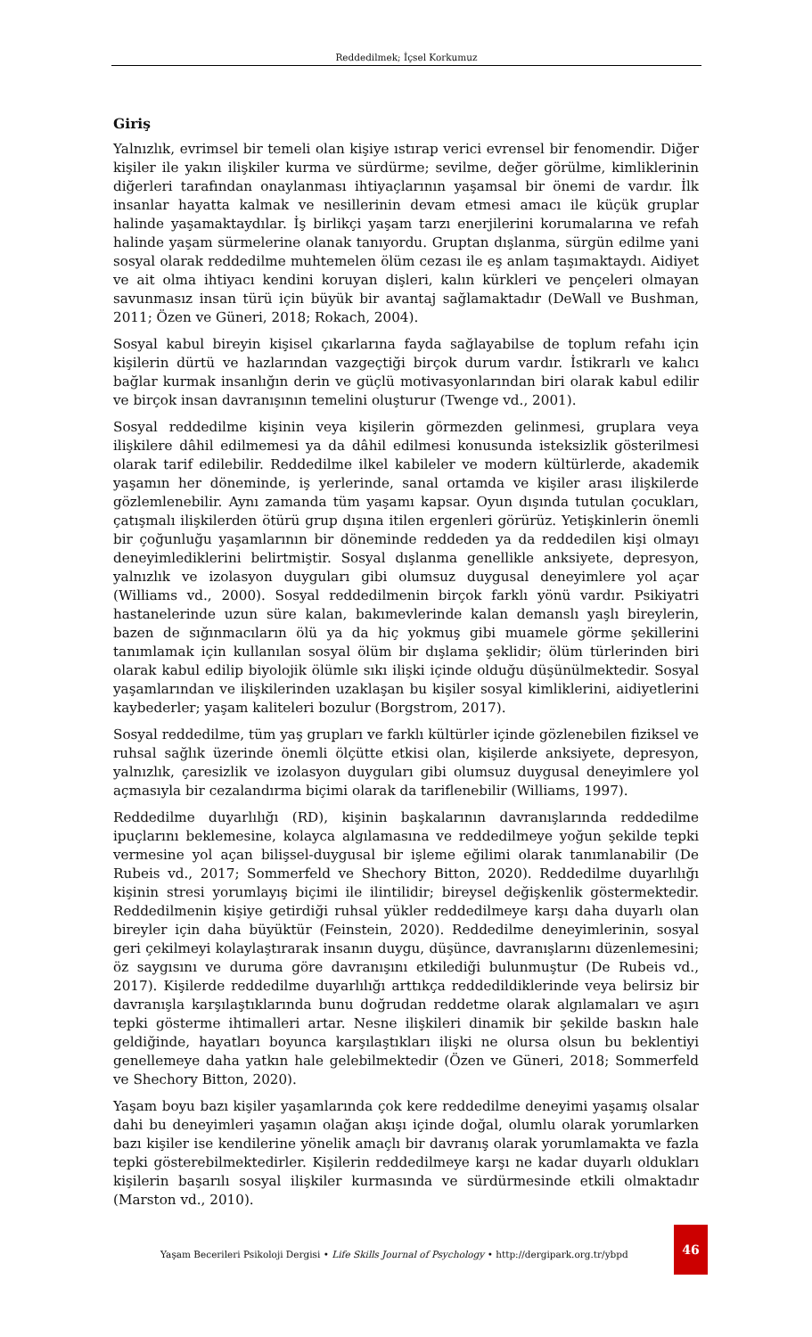Reddedilmek; İçsel Korkumuz
Giriş
Yalnızlık, evrimsel bir temeli olan kişiye ıstırap verici evrensel bir fenomendir. Diğer kişiler ile yakın ilişkiler kurma ve sürdürme; sevilme, değer görülme, kimliklerinin diğerleri tarafından onaylanması ihtiyaçlarının yaşamsal bir önemi de vardır. İlk insanlar hayatta kalmak ve nesillerinin devam etmesi amacı ile küçük gruplar halinde yaşamaktaydılar. İş birlikçi yaşam tarzı enerjilerini korumalarına ve refah halinde yaşam sürmelerine olanak tanıyordu. Gruptan dışlanma, sürgün edilme yani sosyal olarak reddedilme muhtemelen ölüm cezası ile eş anlam taşımaktaydı. Aidiyet ve ait olma ihtiyacı kendini koruyan dişleri, kalın kürkleri ve pençeleri olmayan savunmasız insan türü için büyük bir avantaj sağlamaktadır (DeWall ve Bushman, 2011; Özen ve Güneri, 2018; Rokach, 2004).
Sosyal kabul bireyin kişisel çıkarlarına fayda sağlayabilse de toplum refahı için kişilerin dürtü ve hazlarından vazgeçtiği birçok durum vardır. İstikrarlı ve kalıcı bağlar kurmak insanlığın derin ve güçlü motivasyonlarından biri olarak kabul edilir ve birçok insan davranışının temelini oluşturur (Twenge vd., 2001).
Sosyal reddedilme kişinin veya kişilerin görmezden gelinmesi, gruplara veya ilişkilere dâhil edilmemesi ya da dâhil edilmesi konusunda isteksizlik gösterilmesi olarak tarif edilebilir. Reddedilme ilkel kabileler ve modern kültürlerde, akademik yaşamın her döneminde, iş yerlerinde, sanal ortamda ve kişiler arası ilişkilerde gözlemlenebilir. Aynı zamanda tüm yaşamı kapsar. Oyun dışında tutulan çocukları, çatışmalı ilişkilerden ötürü grup dışına itilen ergenleri görürüz. Yetişkinlerin önemli bir çoğunluğu yaşamlarının bir döneminde reddeden ya da reddedilen kişi olmayı deneyimlediklerini belirtmiştir. Sosyal dışlanma genellikle anksiyete, depresyon, yalnızlık ve izolasyon duyguları gibi olumsuz duygusal deneyimlere yol açar (Williams vd., 2000). Sosyal reddedilmenin birçok farklı yönü vardır. Psikiyatri hastanelerinde uzun süre kalan, bakımevlerinde kalan demanslı yaşlı bireylerin, bazen de sığınmacıların ölü ya da hiç yokmuş gibi muamele görme şekillerini tanımlamak için kullanılan sosyal ölüm bir dışlama şeklidir; ölüm türlerinden biri olarak kabul edilip biyolojik ölümle sıkı ilişki içinde olduğu düşünülmektedir. Sosyal yaşamlarından ve ilişkilerinden uzaklaşan bu kişiler sosyal kimliklerini, aidiyetlerini kaybederler; yaşam kaliteleri bozulur (Borgstrom, 2017).
Sosyal reddedilme, tüm yaş grupları ve farklı kültürler içinde gözlenebilen fiziksel ve ruhsal sağlık üzerinde önemli ölçütte etkisi olan, kişilerde anksiyete, depresyon, yalnızlık, çaresizlik ve izolasyon duyguları gibi olumsuz duygusal deneyimlere yol açmasıyla bir cezalandırma biçimi olarak da tariflenebilir (Williams, 1997).
Reddedilme duyarlılığı (RD), kişinin başkalarının davranışlarında reddedilme ipuçlarını beklemesine, kolayca algılamasına ve reddedilmeye yoğun şekilde tepki vermesine yol açan bilişsel-duygusal bir işleme eğilimi olarak tanımlanabilir (De Rubeis vd., 2017; Sommerfeld ve Shechory Bitton, 2020). Reddedilme duyarlılığı kişinin stresi yorumlayış biçimi ile ilintilidir; bireysel değişkenlik göstermektedir. Reddedilmenin kişiye getirdiği ruhsal yükler reddedilmeye karşı daha duyarlı olan bireyler için daha büyüktür (Feinstein, 2020). Reddedilme deneyimlerinin, sosyal geri çekilmeyi kolaylaştırarak insanın duygu, düşünce, davranışlarını düzenlemesini; öz saygısını ve duruma göre davranışını etkilediği bulunmuştur (De Rubeis vd., 2017). Kişilerde reddedilme duyarlılığı arttıkça reddedildiklerinde veya belirsiz bir davranışla karşılaştıklarında bunu doğrudan reddetme olarak algılamaları ve aşırı tepki gösterme ihtimalleri artar. Nesne ilişkileri dinamik bir şekilde baskın hale geldiğinde, hayatları boyunca karşılaştıkları ilişki ne olursa olsun bu beklentiyi genellemeye daha yatkın hale gelebilmektedir (Özen ve Güneri, 2018; Sommerfeld ve Shechory Bitton, 2020).
Yaşam boyu bazı kişiler yaşamlarında çok kere reddedilme deneyimi yaşamış olsalar dahi bu deneyimleri yaşamın olağan akışı içinde doğal, olumlu olarak yorumlarken bazı kişiler ise kendilerine yönelik amaçlı bir davranış olarak yorumlamakta ve fazla tepki gösterebilmektedirler. Kişilerin reddedilmeye karşı ne kadar duyarlı oldukları kişilerin başarılı sosyal ilişkiler kurmasında ve sürdürmesinde etkili olmaktadır (Marston vd., 2010).
Yaşam Becerileri Psikoloji Dergisi • Life Skills Journal of Psychology • http://dergipark.org.tr/ybpd
46